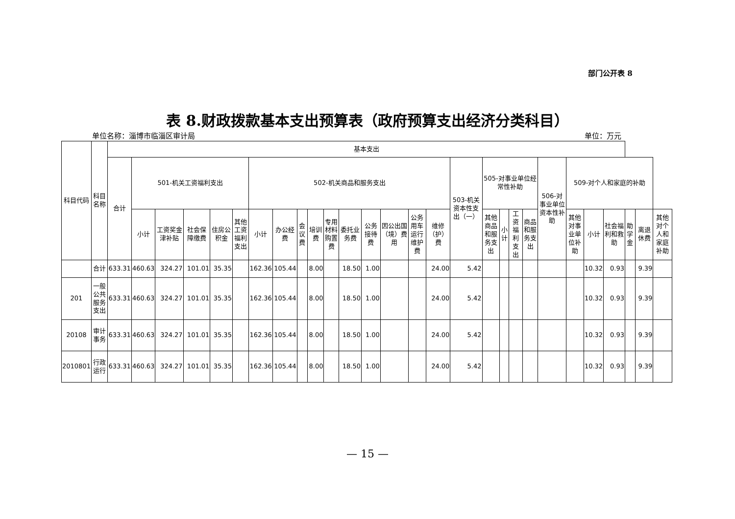部门公开表 8
表 8.财政拨款基本支出预算表（政府预算支出经济分类科目）
单位名称：淄博市临淄区审计局 单位：万元
| 科目代码 | 科目名称 | 基本支出 | | | | | | | | | | | | | | | | | | | | | | | | | | | |
| --- | --- | --- | --- | --- | --- | --- | --- | --- | --- | --- | --- | --- | --- | --- | --- | --- | --- | --- | --- | --- | --- | --- | --- | --- | --- | --- | --- | --- | --- |
| | | 合计 | 501-机关工资福利支出 | | | | | 502-机关商品和服务支出 | | | | | | | | | | 503-机关资本性支出（一） | 505-对事业单位经常性补助 | | | | 506-对事业单位资本性补助 | 509-对个人和家庭的补助 | | | | | |
| | | | 小计 | 工资奖金津补贴 | 社会保障缴费 | 住房公积金 | 其他工资福利支出 | 小计 | 办公经费 | 会议费 | 培训费 | 专用材料购置费 | 委托业务费 | 公务接待费 | 因公出国（境）费用 | 公务用车运行维护费 | 维修（护）费 | | 其他商品和服务支出 | 小计 | 工资福利支出 | 商品和服务支出 | | 其他对事业单位补助 | 小计 | 社会福利和救助 | 助学金 | 离退休费 | 其他对个人和家庭补助 |
| | 合计 | 633.31 | 460.63 | 324.27 | 101.01 | 35.35 | | 162.36 | 105.44 | | 8.00 | | 18.50 | 1.00 | | | 24.00 | 5.42 | | | | | | | 10.32 | 0.93 | | 9.39 | |
| 201 | 一般公共服务支出 | 633.31 | 460.63 | 324.27 | 101.01 | 35.35 | | 162.36 | 105.44 | | 8.00 | | 18.50 | 1.00 | | | 24.00 | 5.42 | | | | | | | 10.32 | 0.93 | | 9.39 | |
| 20108 | 审计事务 | 633.31 | 460.63 | 324.27 | 101.01 | 35.35 | | 162.36 | 105.44 | | 8.00 | | 18.50 | 1.00 | | | 24.00 | 5.42 | | | | | | | 10.32 | 0.93 | | 9.39 | |
| 2010801 | 行政运行 | 633.31 | 460.63 | 324.27 | 101.01 | 35.35 | | 162.36 | 105.44 | | 8.00 | | 18.50 | 1.00 | | | 24.00 | 5.42 | | | | | | | 10.32 | 0.93 | | 9.39 | |
— 15 —